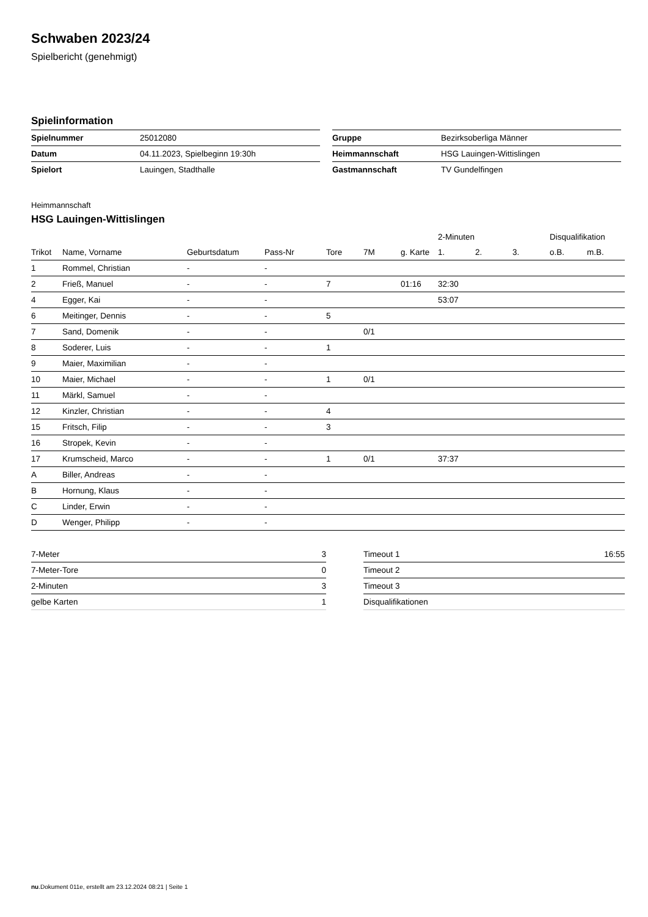Schwaben 2023/24
Spielbericht (genehmigt)
Spielinformation
| Spielnummer | 25012080 |
| Datum | 04.11.2023, Spielbeginn 19:30h |
| Spielort | Lauingen, Stadthalle |
| Gruppe | Bezirksoberliga Männer |
| Heimmannschaft | HSG Lauingen-Wittislingen |
| Gastmannschaft | TV Gundelfingen |
Heimmannschaft
HSG Lauingen-Wittislingen
| | | | | | | | 2-Minuten | | | Disqualifikation | |
| --- | --- | --- | --- | --- | --- | --- | --- | --- | --- | --- | --- |
| Trikot | Name, Vorname | Geburtsdatum | Pass-Nr | Tore | 7M | g. Karte | 1. | 2. | 3. | o.B. | m.B. |
| 1 | Rommel, Christian | - | - | | | | | | | | |
| 2 | Frieß, Manuel | - | - | 7 | | 01:16 | 32:30 | | | | |
| 4 | Egger, Kai | - | - | | | | 53:07 | | | | |
| 6 | Meitinger, Dennis | - | - | 5 | | | | | | | |
| 7 | Sand, Domenik | - | - | | 0/1 | | | | | | |
| 8 | Soderer, Luis | - | - | 1 | | | | | | | |
| 9 | Maier, Maximilian | - | - | | | | | | | | |
| 10 | Maier, Michael | - | - | 1 | 0/1 | | | | | | |
| 11 | Märkl, Samuel | - | - | | | | | | | | |
| 12 | Kinzler, Christian | - | - | 4 | | | | | | | |
| 15 | Fritsch, Filip | - | - | 3 | | | | | | | |
| 16 | Stropek, Kevin | - | - | | | | | | | | |
| 17 | Krumscheid, Marco | - | - | 1 | 0/1 | | 37:37 | | | | |
| A | Biller, Andreas | - | - | | | | | | | | |
| B | Hornung, Klaus | - | - | | | | | | | | |
| C | Linder, Erwin | - | - | | | | | | | | |
| D | Wenger, Philipp | - | - | | | | | | | | |
| 7-Meter | 3 |
| 7-Meter-Tore | 0 |
| 2-Minuten | 3 |
| gelbe Karten | 1 |
| Timeout 1 | 16:55 |
| Timeout 2 | |
| Timeout 3 | |
| Disqualifikationen | |
nu.Dokument 011e, erstellt am 23.12.2024 08:21 | Seite 1